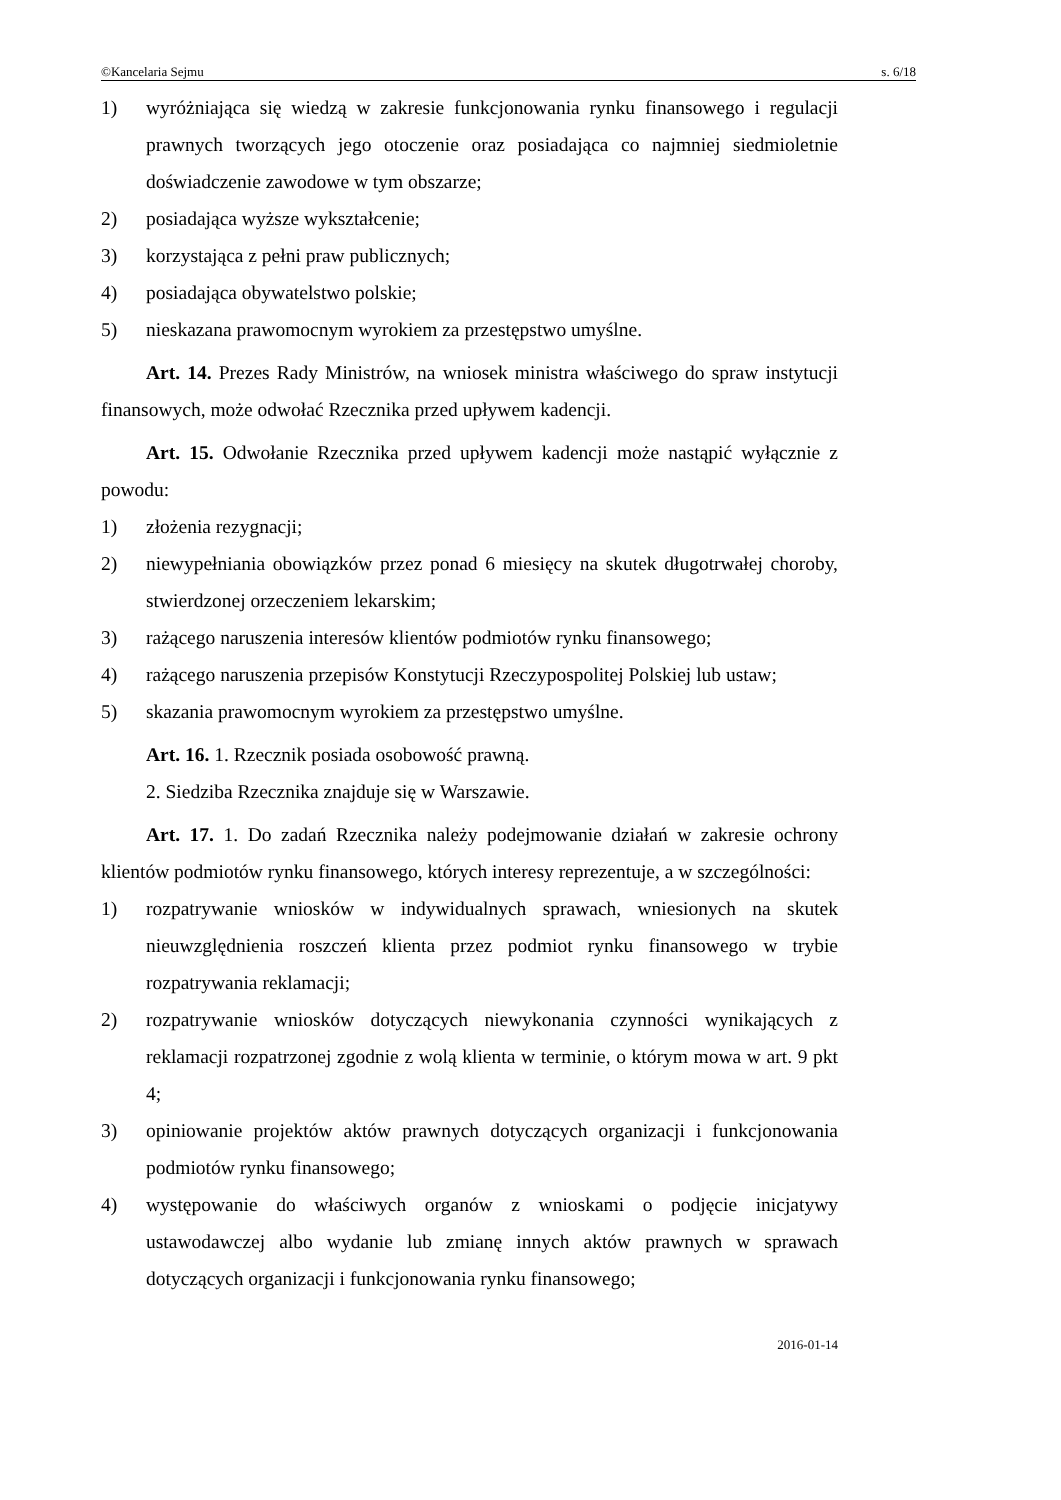©Kancelaria Sejmu s. 6/18
1) wyróżniająca się wiedzą w zakresie funkcjonowania rynku finansowego i regulacji prawnych tworzących jego otoczenie oraz posiadająca co najmniej siedmioletnie doświadczenie zawodowe w tym obszarze;
2) posiadająca wyższe wykształcenie;
3) korzystająca z pełni praw publicznych;
4) posiadająca obywatelstwo polskie;
5) nieskazana prawomocnym wyrokiem za przestępstwo umyślne.
Art. 14. Prezes Rady Ministrów, na wniosek ministra właściwego do spraw instytucji finansowych, może odwołać Rzecznika przed upływem kadencji.
Art. 15. Odwołanie Rzecznika przed upływem kadencji może nastąpić wyłącznie z powodu:
1) złożenia rezygnacji;
2) niewypełniania obowiązków przez ponad 6 miesięcy na skutek długotrwałej choroby, stwierdzonej orzeczeniem lekarskim;
3) rażącego naruszenia interesów klientów podmiotów rynku finansowego;
4) rażącego naruszenia przepisów Konstytucji Rzeczypospolitej Polskiej lub ustaw;
5) skazania prawomocnym wyrokiem za przestępstwo umyślne.
Art. 16. 1. Rzecznik posiada osobowość prawną.
2. Siedziba Rzecznika znajduje się w Warszawie.
Art. 17. 1. Do zadań Rzecznika należy podejmowanie działań w zakresie ochrony klientów podmiotów rynku finansowego, których interesy reprezentuje, a w szczególności:
1) rozpatrywanie wniosków w indywidualnych sprawach, wniesionych na skutek nieuwzględnienia roszczeń klienta przez podmiot rynku finansowego w trybie rozpatrywania reklamacji;
2) rozpatrywanie wniosków dotyczących niewykonania czynności wynikających z reklamacji rozpatrzonej zgodnie z wolą klienta w terminie, o którym mowa w art. 9 pkt 4;
3) opiniowanie projektów aktów prawnych dotyczących organizacji i funkcjonowania podmiotów rynku finansowego;
4) występowanie do właściwych organów z wnioskami o podjęcie inicjatywy ustawodawczej albo wydanie lub zmianę innych aktów prawnych w sprawach dotyczących organizacji i funkcjonowania rynku finansowego;
2016-01-14